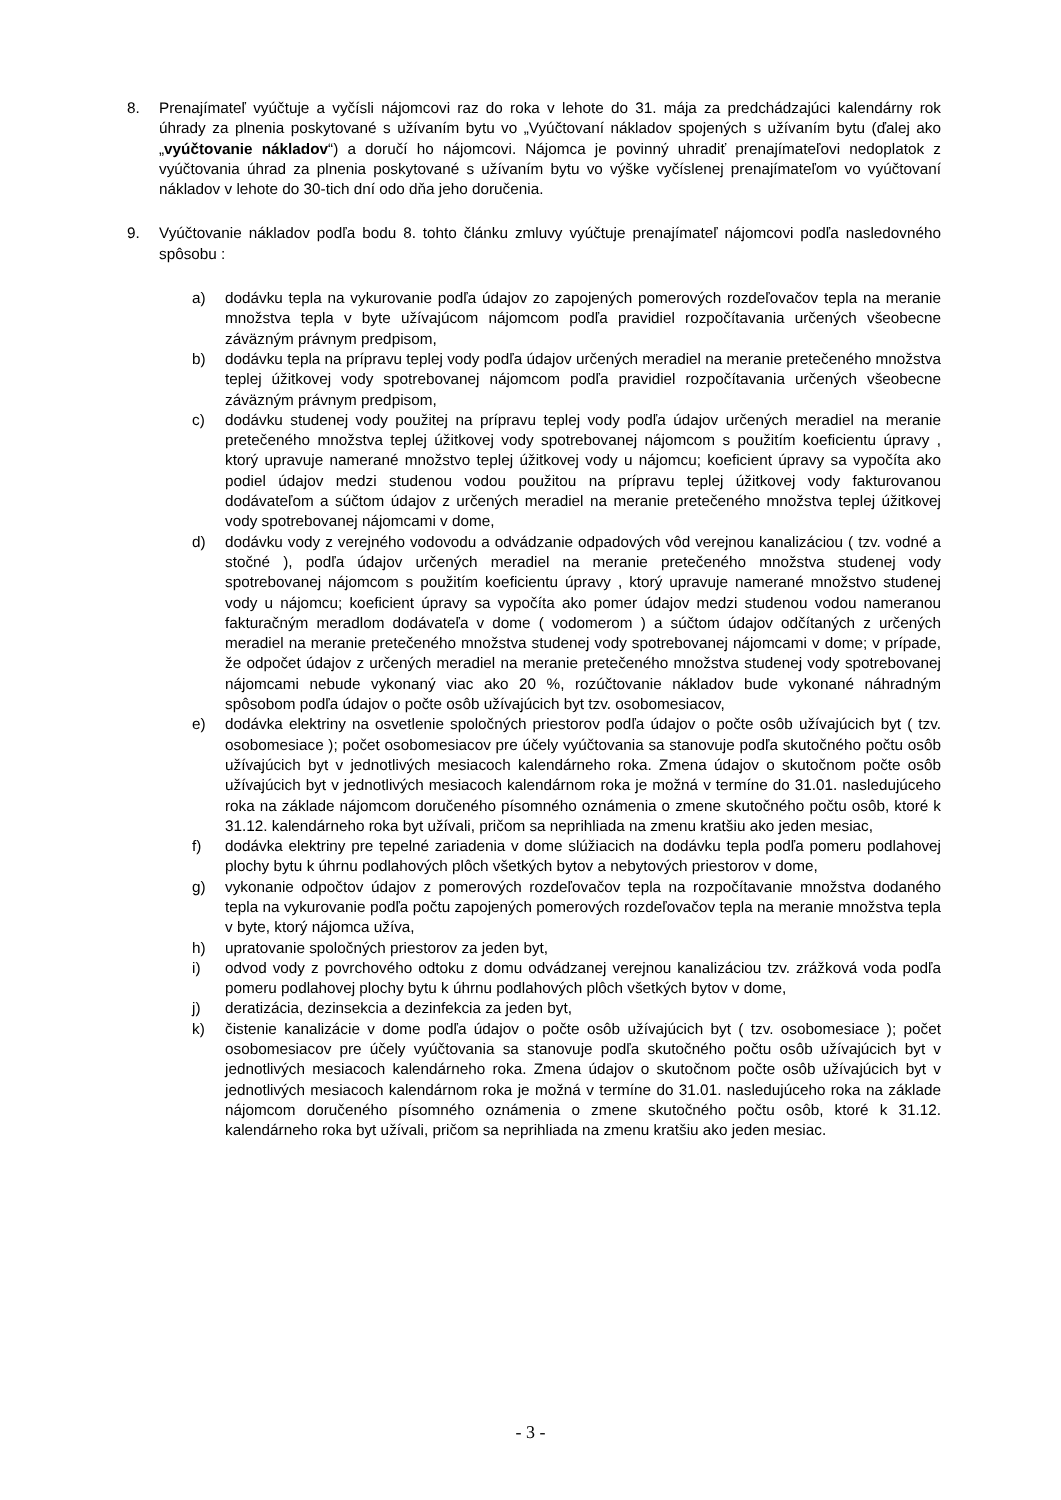8. Prenajímateľ vyúčtuje a vyčísli nájomcovi raz do roka v lehote do 31. mája za predchádzajúci kalendárny rok úhrady za plnenia poskytované s užívaním bytu vo „Vyúčtovaní nákladov spojených s užívaním bytu (ďalej ako „vyúčtovanie nákladov“) a doručí ho nájomcovi. Nájomca je povinný uhradiť prenajímateľovi nedoplatok z vyúčtovania úhrad za plnenia poskytované s užívaním bytu vo výške vyčíslenej prenajímateľom vo vyúčtovaní nákladov v lehote do 30-tich dní odo dňa jeho doručenia.
9. Vyúčtovanie nákladov podľa bodu 8. tohto článku zmluvy vyúčtuje prenajímateľ nájomcovi podľa nasledovného spôsobu :
a) dodávku tepla na vykurovanie podľa údajov zo zapojených pomerových rozdeľovačov tepla na meranie množstva tepla v byte užívajúcom nájomcom podľa pravidiel rozpočítavania určených všeobecne záväzným právnym predpisom,
b) dodávku tepla na prípravu teplej vody podľa údajov určených meradiel na meranie pretečeného množstva teplej úžitkovej vody spotrebovanej nájomcom podľa pravidiel rozpočítavania určených všeobecne záväzným právnym predpisom,
c) dodávku studenej vody použitej na prípravu teplej vody podľa údajov určených meradiel na meranie pretečeného množstva teplej úžitkovej vody spotrebovanej nájomcom s použitím koeficientu úpravy , ktorý upravuje namerané množstvo teplej úžitkovej vody u nájomcu; koeficient úpravy sa vypočíta ako podiel údajov medzi studenou vodou použitou na prípravu teplej úžitkovej vody fakturovanou dodávateľom a súčtom údajov z určených meradiel na meranie pretečeného množstva teplej úžitkovej vody spotrebovanej nájomcami v dome,
d) dodávku vody z verejného vodovodu a odvádzanie odpadových vôd verejnou kanalizáciou ( tzv. vodné a stočné ), podľa údajov určených meradiel na meranie pretečeného množstva studenej vody spotrebovanej nájomcom s použitím koeficientu úpravy , ktorý upravuje namerané množstvo studenej vody u nájomcu; koeficient úpravy sa vypočíta ako pomer údajov medzi studenou vodou nameranou fakturačným meradlom dodávateľa v dome ( vodomerom ) a súčtom údajov odčítaných z určených meradiel na meranie pretečeného množstva studenej vody spotrebovanej nájomcami v dome; v prípade, že odpočet údajov z určených meradiel na meranie pretečeného množstva studenej vody spotrebovanej nájomcami nebude vykonaný viac ako 20 %, rozúčtovanie nákladov bude vykonané náhradným spôsobom podľa údajov o počte osôb užívajúcich byt tzv. osobomesiacov,
e) dodávka elektriny na osvetlenie spoločných priestorov podľa údajov o počte osôb užívajúcich byt ( tzv. osobomesiace ); počet osobomesiacov pre účely vyúčtovania sa stanovuje podľa skutočného počtu osôb užívajúcich byt v jednotlivých mesiacoch kalendárneho roka. Zmena údajov o skutočnom počte osôb užívajúcich byt v jednotlivých mesiacoch kalendárnom roka je možná v termíne do 31.01. nasledujúceho roka na základe nájomcom doručeného písomného oznámenia o zmene skutočného počtu osôb, ktoré k 31.12. kalendárneho roka byt užívali, pričom sa neprihliada na zmenu kratšiu ako jeden mesiac,
f) dodávka elektriny pre tepelné zariadenia v dome slúžiacich na dodávku tepla podľa pomeru podlahovej plochy bytu k úhrnu podlahových plôch všetkých bytov a nebytových priestorov v dome,
g) vykonanie odpočtov údajov z pomerových rozdeľovačov tepla na rozpočítavanie množstva dodaného tepla na vykurovanie podľa počtu zapojených pomerových rozdeľovačov tepla na meranie množstva tepla v byte, ktorý nájomca užíva,
h) upratovanie spoločných priestorov za jeden byt,
i) odvod vody z povrchového odtoku z domu odvádzanej verejnou kanalizáciou tzv. zrážková voda podľa pomeru podlahovej plochy bytu k úhrnu podlahových plôch všetkých bytov v dome,
j) deratizácia, dezinsekcia a dezinfekcia za jeden byt,
k) čistenie kanalizácie v dome podľa údajov o počte osôb užívajúcich byt ( tzv. osobomesiace ); počet osobomesiacov pre účely vyúčtovania sa stanovuje podľa skutočného počtu osôb užívajúcich byt v jednotlivých mesiacoch kalendárneho roka. Zmena údajov o skutočnom počte osôb užívajúcich byt v jednotlivých mesiacoch kalendárnom roka je možná v termíne do 31.01. nasledujúceho roka na základe nájomcom doručeného písomného oznámenia o zmene skutočného počtu osôb, ktoré k 31.12. kalendárneho roka byt užívali, pričom sa neprihliada na zmenu kratšiu ako jeden mesiac.
- 3 -